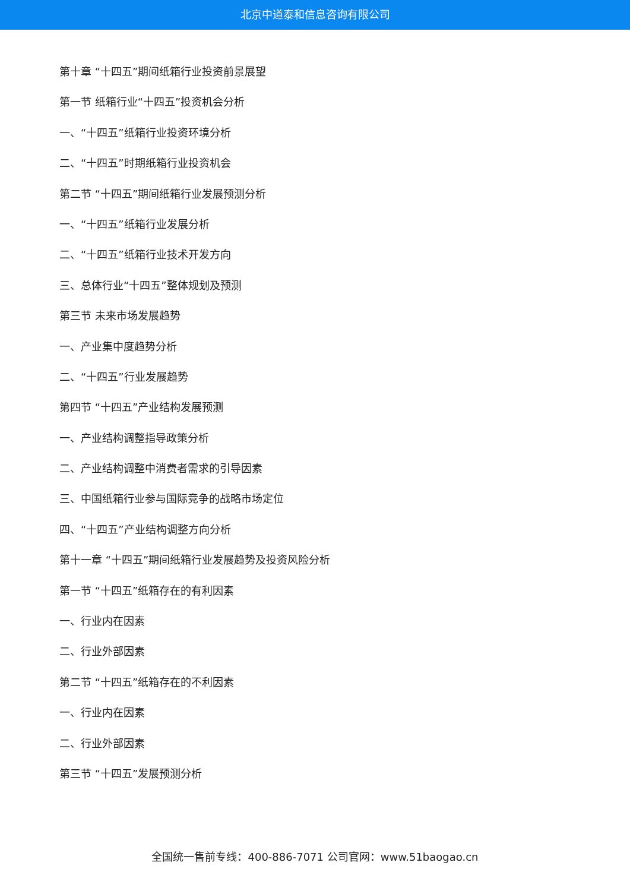北京中道泰和信息咨询有限公司
第十章 “十四五”期间纸箱行业投资前景展望
第一节 纸箱行业“十四五”投资机会分析
一、“十四五”纸箱行业投资环境分析
二、“十四五”时期纸箱行业投资机会
第二节 “十四五”期间纸箱行业发展预测分析
一、“十四五”纸箱行业发展分析
二、“十四五”纸箱行业技术开发方向
三、总体行业“十四五”整体规划及预测
第三节 未来市场发展趋势
一、产业集中度趋势分析
二、“十四五”行业发展趋势
第四节 “十四五”产业结构发展预测
一、产业结构调整指导政策分析
二、产业结构调整中消费者需求的引导因素
三、中国纸箱行业参与国际竞争的战略市场定位
四、“十四五”产业结构调整方向分析
第十一章 “十四五”期间纸箱行业发展趋势及投资风险分析
第一节 “十四五”纸箱存在的有利因素
一、行业内在因素
二、行业外部因素
第二节 “十四五”纸箱存在的不利因素
一、行业内在因素
二、行业外部因素
第三节 “十四五”发展预测分析
全国统一售前专线：400-886-7071 公司官网：www.51baogao.cn